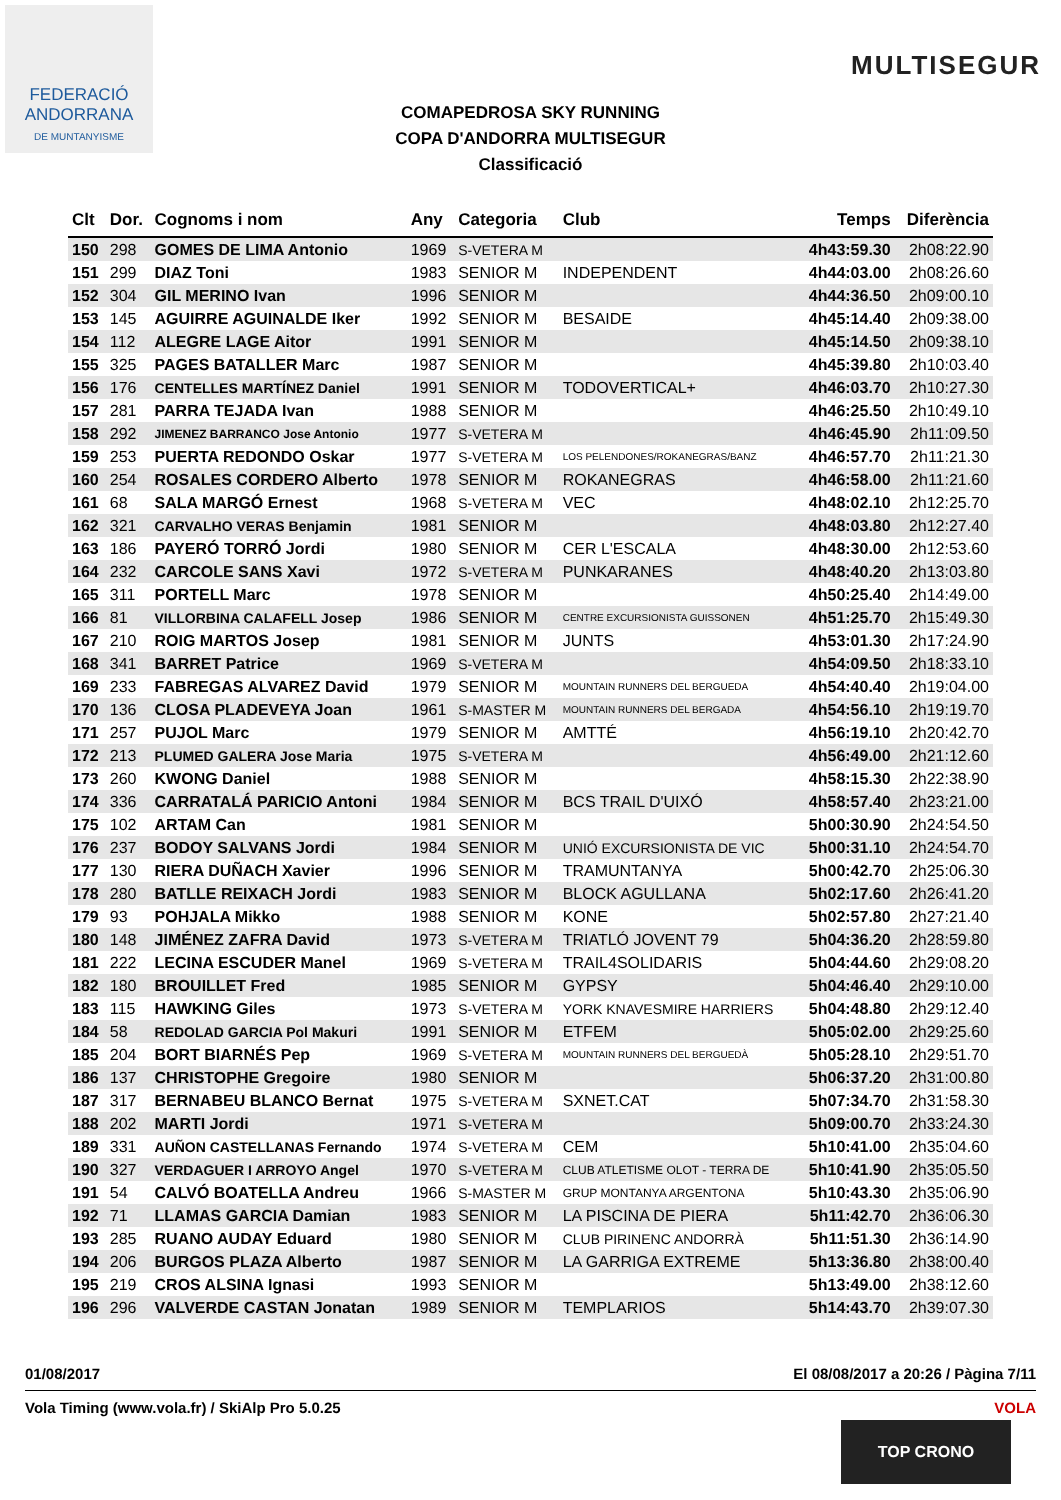FEDERACIÓ
ANDORRANA
DE MUNTANYISME
MULTISEGUR
COMAPEDROSA SKY RUNNING
COPA D'ANDORRA MULTISEGUR
Classificació
| Clt | Dor. | Cognoms i nom | Any | Categoria | Club | Temps | Diferència |
| --- | --- | --- | --- | --- | --- | --- | --- |
| 150 | 298 | GOMES DE LIMA Antonio | 1969 | S-VETERA M | | 4h43:59.30 | 2h08:22.90 |
| 151 | 299 | DIAZ Toni | 1983 | SENIOR M | INDEPENDENT | 4h44:03.00 | 2h08:26.60 |
| 152 | 304 | GIL MERINO Ivan | 1996 | SENIOR M | | 4h44:36.50 | 2h09:00.10 |
| 153 | 145 | AGUIRRE AGUINALDE Iker | 1992 | SENIOR M | BESAIDE | 4h45:14.40 | 2h09:38.00 |
| 154 | 112 | ALEGRE LAGE Aitor | 1991 | SENIOR M | | 4h45:14.50 | 2h09:38.10 |
| 155 | 325 | PAGES BATALLER Marc | 1987 | SENIOR M | | 4h45:39.80 | 2h10:03.40 |
| 156 | 176 | CENTELLES MARTÍNEZ Daniel | 1991 | SENIOR M | TODOVERTICAL+ | 4h46:03.70 | 2h10:27.30 |
| 157 | 281 | PARRA TEJADA Ivan | 1988 | SENIOR M | | 4h46:25.50 | 2h10:49.10 |
| 158 | 292 | JIMENEZ BARRANCO Jose Antonio | 1977 | S-VETERA M | | 4h46:45.90 | 2h11:09.50 |
| 159 | 253 | PUERTA REDONDO Oskar | 1977 | S-VETERA M | LOS PELENDONES/ROKANEGRAS/BANZ | 4h46:57.70 | 2h11:21.30 |
| 160 | 254 | ROSALES CORDERO Alberto | 1978 | SENIOR M | ROKANEGRAS | 4h46:58.00 | 2h11:21.60 |
| 161 | 68 | SALA MARGÓ Ernest | 1968 | S-VETERA M | VEC | 4h48:02.10 | 2h12:25.70 |
| 162 | 321 | CARVALHO VERAS Benjamin | 1981 | SENIOR M | | 4h48:03.80 | 2h12:27.40 |
| 163 | 186 | PAYERÓ TORRÓ Jordi | 1980 | SENIOR M | CER L'ESCALA | 4h48:30.00 | 2h12:53.60 |
| 164 | 232 | CARCOLE SANS Xavi | 1972 | S-VETERA M | PUNKARANES | 4h48:40.20 | 2h13:03.80 |
| 165 | 311 | PORTELL Marc | 1978 | SENIOR M | | 4h50:25.40 | 2h14:49.00 |
| 166 | 81 | VILLORBINA CALAFELL Josep | 1986 | SENIOR M | CENTRE EXCURSIONISTA GUISSONEN | 4h51:25.70 | 2h15:49.30 |
| 167 | 210 | ROIG MARTOS Josep | 1981 | SENIOR M | JUNTS | 4h53:01.30 | 2h17:24.90 |
| 168 | 341 | BARRET Patrice | 1969 | S-VETERA M | | 4h54:09.50 | 2h18:33.10 |
| 169 | 233 | FABREGAS ALVAREZ David | 1979 | SENIOR M | MOUNTAIN RUNNERS DEL BERGUEDA | 4h54:40.40 | 2h19:04.00 |
| 170 | 136 | CLOSA PLADEVEYA Joan | 1961 | S-MASTER M | MOUNTAIN RUNNERS DEL BERGADA | 4h54:56.10 | 2h19:19.70 |
| 171 | 257 | PUJOL Marc | 1979 | SENIOR M | AMTTÉ | 4h56:19.10 | 2h20:42.70 |
| 172 | 213 | PLUMED GALERA Jose Maria | 1975 | S-VETERA M | | 4h56:49.00 | 2h21:12.60 |
| 173 | 260 | KWONG Daniel | 1988 | SENIOR M | | 4h58:15.30 | 2h22:38.90 |
| 174 | 336 | CARRATALÁ PARICIO Antoni | 1984 | SENIOR M | BCS TRAIL D'UIXÓ | 4h58:57.40 | 2h23:21.00 |
| 175 | 102 | ARTAM Can | 1981 | SENIOR M | | 5h00:30.90 | 2h24:54.50 |
| 176 | 237 | BODOY SALVANS Jordi | 1984 | SENIOR M | UNIÓ EXCURSIONISTA DE VIC | 5h00:31.10 | 2h24:54.70 |
| 177 | 130 | RIERA DUÑACH Xavier | 1996 | SENIOR M | TRAMUNTANYA | 5h00:42.70 | 2h25:06.30 |
| 178 | 280 | BATLLE REIXACH Jordi | 1983 | SENIOR M | BLOCK AGULLANA | 5h02:17.60 | 2h26:41.20 |
| 179 | 93 | POHJALA Mikko | 1988 | SENIOR M | KONE | 5h02:57.80 | 2h27:21.40 |
| 180 | 148 | JIMÉNEZ ZAFRA David | 1973 | S-VETERA M | TRIATLÓ JOVENT 79 | 5h04:36.20 | 2h28:59.80 |
| 181 | 222 | LECINA ESCUDER Manel | 1969 | S-VETERA M | TRAIL4SOLIDARIS | 5h04:44.60 | 2h29:08.20 |
| 182 | 180 | BROUILLET Fred | 1985 | SENIOR M | GYPSY | 5h04:46.40 | 2h29:10.00 |
| 183 | 115 | HAWKING Giles | 1973 | S-VETERA M | YORK KNAVESMIRE HARRIERS | 5h04:48.80 | 2h29:12.40 |
| 184 | 58 | REDOLAD GARCIA Pol Makuri | 1991 | SENIOR M | ETFEM | 5h05:02.00 | 2h29:25.60 |
| 185 | 204 | BORT BIARNÉS Pep | 1969 | S-VETERA M | MOUNTAIN RUNNERS DEL BERGUEDÀ | 5h05:28.10 | 2h29:51.70 |
| 186 | 137 | CHRISTOPHE Gregoire | 1980 | SENIOR M | | 5h06:37.20 | 2h31:00.80 |
| 187 | 317 | BERNABEU BLANCO Bernat | 1975 | S-VETERA M | SXNET.CAT | 5h07:34.70 | 2h31:58.30 |
| 188 | 202 | MARTI Jordi | 1971 | S-VETERA M | | 5h09:00.70 | 2h33:24.30 |
| 189 | 331 | AUÑON CASTELLANAS Fernando | 1974 | S-VETERA M | CEM | 5h10:41.00 | 2h35:04.60 |
| 190 | 327 | VERDAGUER I ARROYO Angel | 1970 | S-VETERA M | CLUB ATLETISME OLOT - TERRA DE | 5h10:41.90 | 2h35:05.50 |
| 191 | 54 | CALVÓ BOATELLA Andreu | 1966 | S-MASTER M | GRUP MONTANYA ARGENTONA | 5h10:43.30 | 2h35:06.90 |
| 192 | 71 | LLAMAS GARCIA Damian | 1983 | SENIOR M | LA PISCINA DE PIERA | 5h11:42.70 | 2h36:06.30 |
| 193 | 285 | RUANO AUDAY Eduard | 1980 | SENIOR M | CLUB PIRINENC ANDORRÀ | 5h11:51.30 | 2h36:14.90 |
| 194 | 206 | BURGOS PLAZA Alberto | 1987 | SENIOR M | LA GARRIGA EXTREME | 5h13:36.80 | 2h38:00.40 |
| 195 | 219 | CROS ALSINA Ignasi | 1993 | SENIOR M | | 5h13:49.00 | 2h38:12.60 |
| 196 | 296 | VALVERDE CASTAN Jonatan | 1989 | SENIOR M | TEMPLARIOS | 5h14:43.70 | 2h39:07.30 |
01/08/2017 El 08/08/2017 a 20:26 / Pàgina 7/11
Vola Timing (www.vola.fr) / SkiAlp Pro 5.0.25 VOLA
TOP CRONO